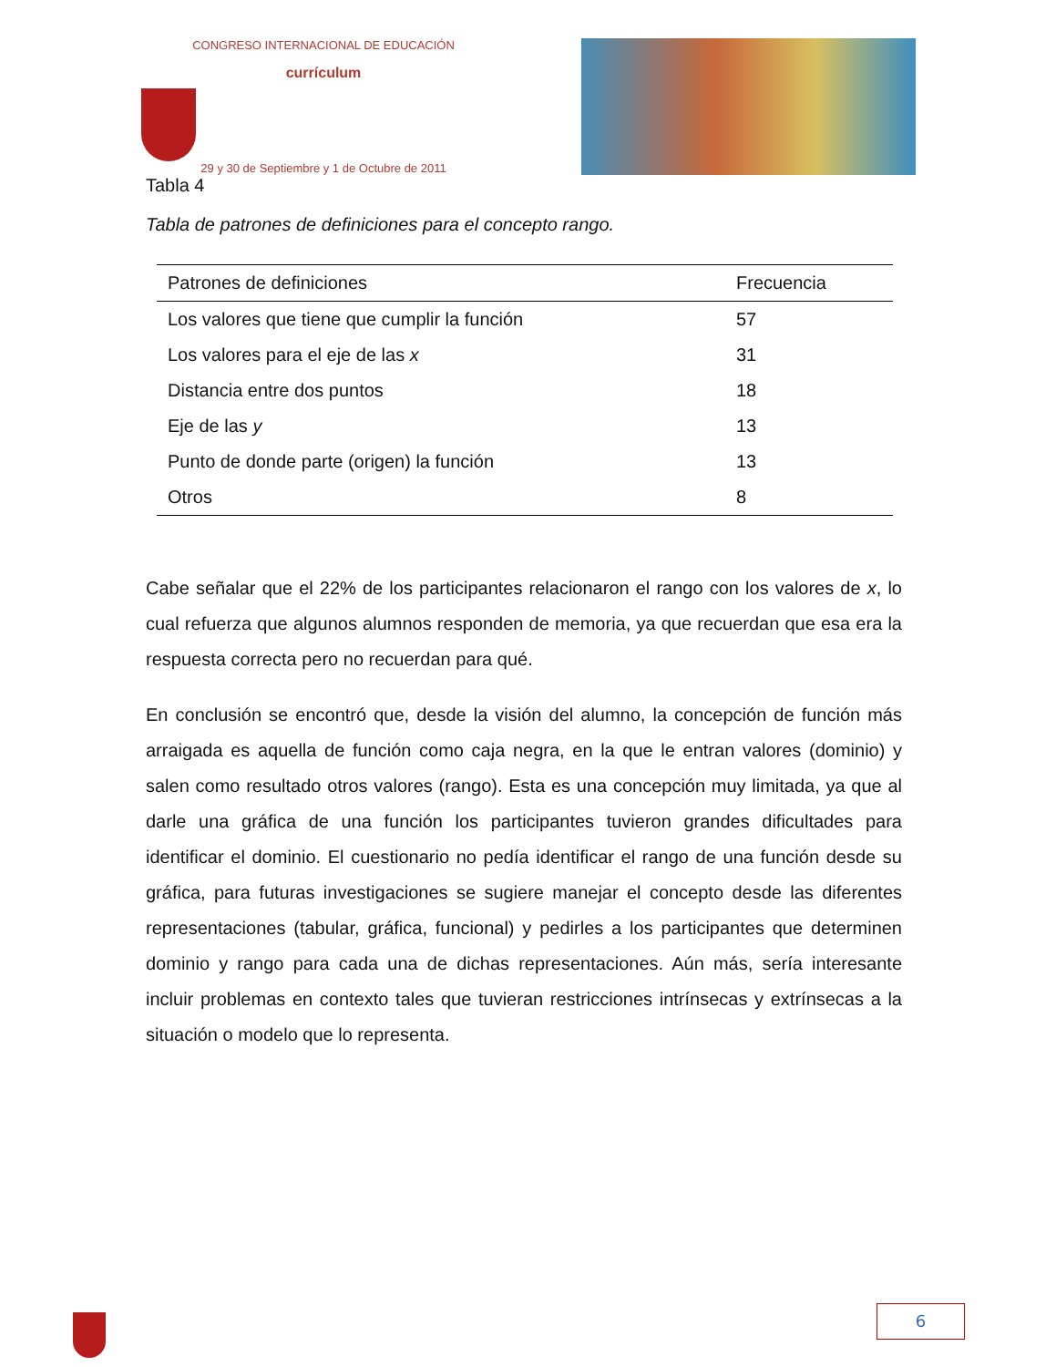CONGRESO INTERNACIONAL DE EDUCACIÓN
currículum
29 y 30 de Septiembre y 1 de Octubre de 2011
Tabla 4
Tabla de patrones de definiciones para el concepto rango.
| Patrones de definiciones | Frecuencia |
| --- | --- |
| Los valores que tiene que cumplir la función | 57 |
| Los valores para el eje de las x | 31 |
| Distancia entre dos puntos | 18 |
| Eje de las y | 13 |
| Punto de donde parte (origen) la función | 13 |
| Otros | 8 |
Cabe señalar que el 22% de los participantes relacionaron el rango con los valores de x, lo cual refuerza que algunos alumnos responden de memoria, ya que recuerdan que esa era la respuesta correcta pero no recuerdan para qué.
En conclusión se encontró que, desde la visión del alumno, la concepción de función más arraigada es aquella de función como caja negra, en la que le entran valores (dominio) y salen como resultado otros valores (rango). Esta es una concepción muy limitada, ya que al darle una gráfica de una función los participantes tuvieron grandes dificultades para identificar el dominio. El cuestionario no pedía identificar el rango de una función desde su gráfica, para futuras investigaciones se sugiere manejar el concepto desde las diferentes representaciones (tabular, gráfica, funcional) y pedirles a los participantes que determinen dominio y rango para cada una de dichas representaciones. Aún más, sería interesante incluir problemas en contexto tales que tuvieran restricciones intrínsecas y extrínsecas a la situación o modelo que lo representa.
6